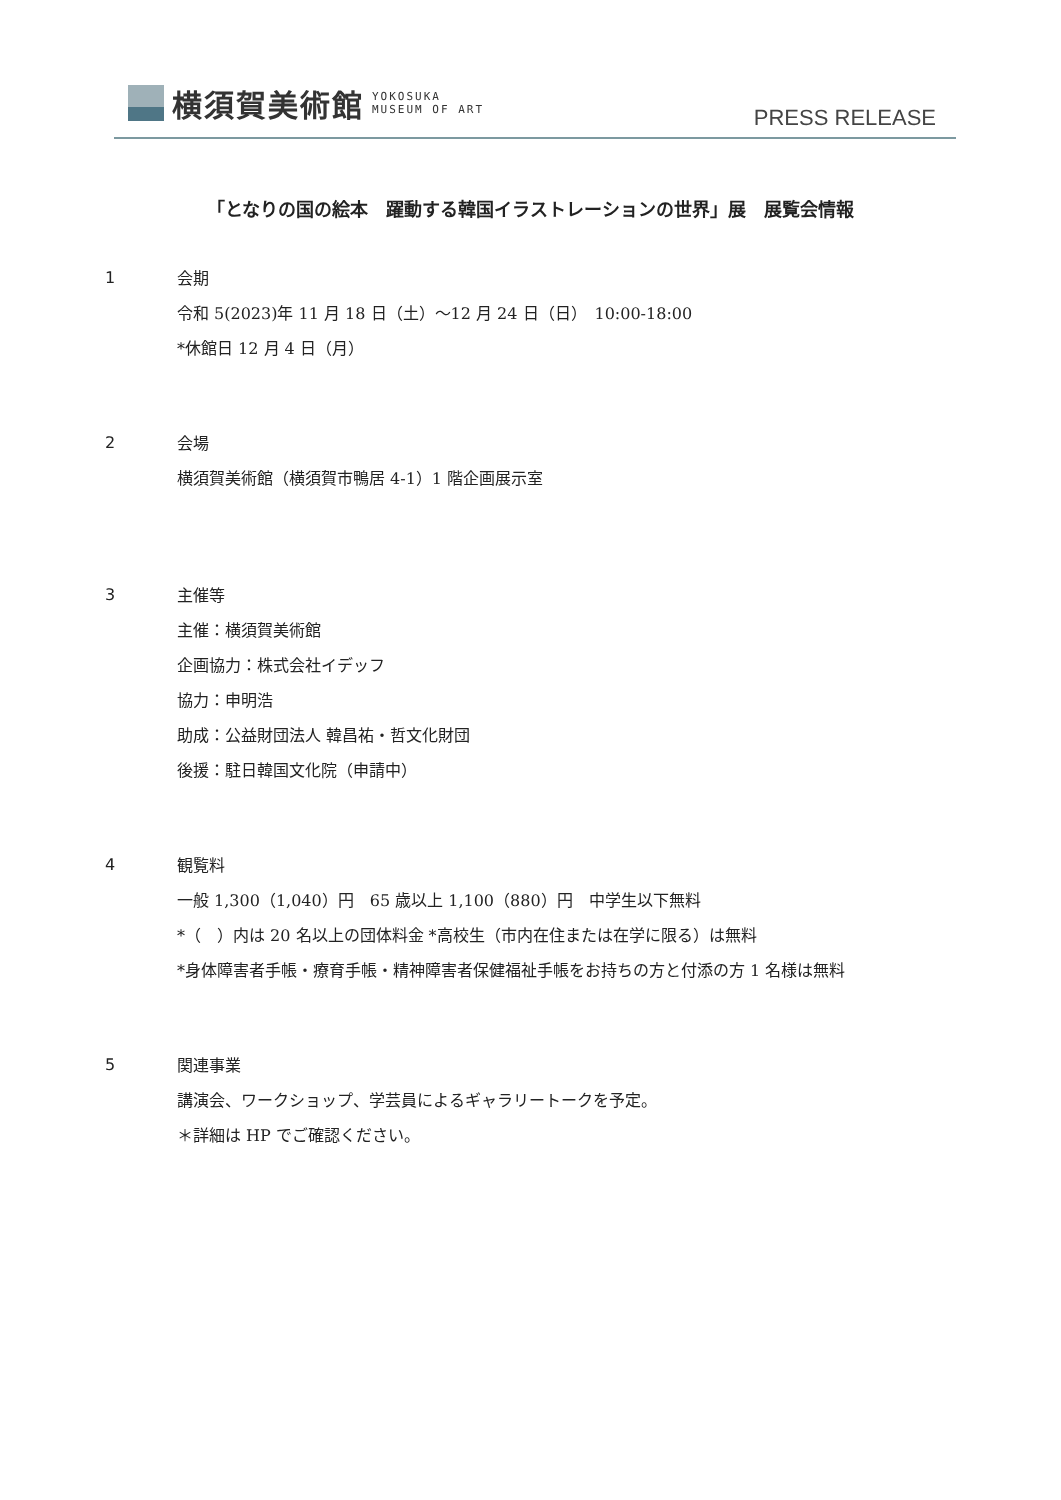横須賀美術館 YOKOSUKA
MUSEUM OF ART
PRESS RELEASE
「となりの国の絵本　躍動する韓国イラストレーションの世界」展　展覧会情報
1
会期
令和 5(2023)年 11 月 18 日（土）～12 月 24 日（日）　10:00-18:00
*休館日 12 月 4 日（月）
2
会場
横須賀美術館（横須賀市鴨居 4-1）1 階企画展示室
3
主催等
主催：横須賀美術館
企画協力：株式会社イデッフ
協力：申明浩
助成：公益財団法人 韓昌祐・哲文化財団
後援：駐日韓国文化院（申請中）
4
観覧料
一般 1,300（1,040）円　65 歳以上 1,100（880）円　中学生以下無料
*（　）内は 20 名以上の団体料金 *高校生（市内在住または在学に限る）は無料
*身体障害者手帳・療育手帳・精神障害者保健福祉手帳をお持ちの方と付添の方 1 名様は無料
5
関連事業
講演会、ワークショップ、学芸員によるギャラリートークを予定。
＊詳細は HP でご確認ください。